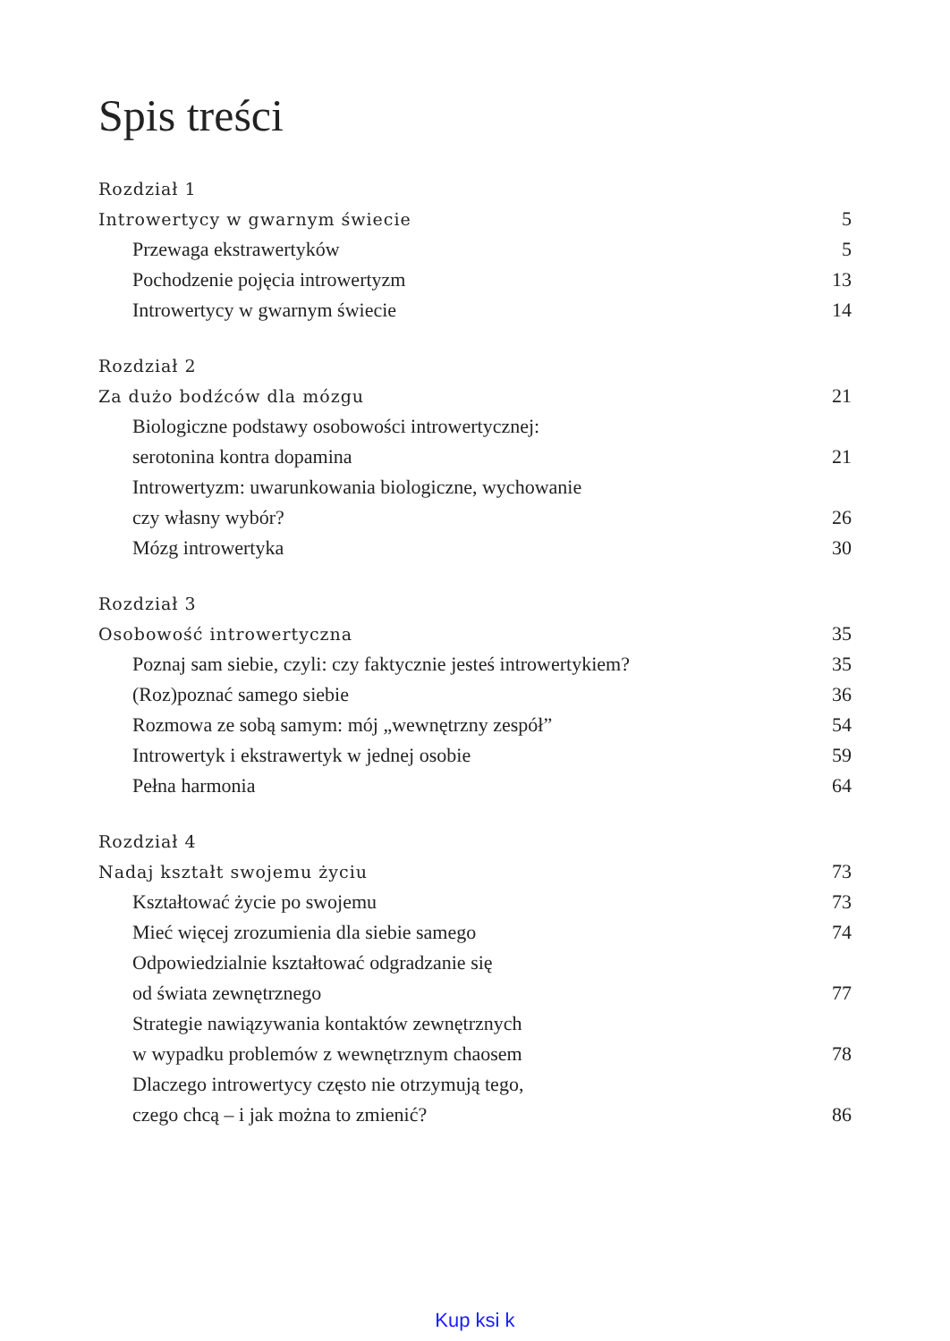Spis treści
Rozdział 1
Introwertycy w gwarnym świecie 5
Przewaga ekstrawertyków 5
Pochodzenie pojęcia introwertyzm 13
Introwertycy w gwarnym świecie 14
Rozdział 2
Za dużo bodźców dla mózgu 21
Biologiczne podstawy osobowości introwertycznej:
serotonina kontra dopamina 21
Introwertyzm: uwarunkowania biologiczne, wychowanie
czy własny wybór? 26
Mózg introwertyka 30
Rozdział 3
Osobowość introwertyczna 35
Poznaj sam siebie, czyli: czy faktycznie jesteś introwertykiem? 35
(Roz)poznać samego siebie 36
Rozmowa ze sobą samym: mój „wewnętrzny zespół” 54
Introwertyk i ekstrawertyk w jednej osobie 59
Pełna harmonia 64
Rozdział 4
Nadaj kształt swojemu życiu 73
Kształtować życie po swojemu 73
Mieć więcej zrozumienia dla siebie samego 74
Odpowiedzialnie kształtować odgradzanie się
od świata zewnętrznego 77
Strategie nawiązywania kontaktów zewnętrznych
w wypadku problemów z wewnętrznym chaosem 78
Dlaczego introwertycy często nie otrzymują tego,
czego chcą – i jak można to zmienić? 86
Kup ksi k